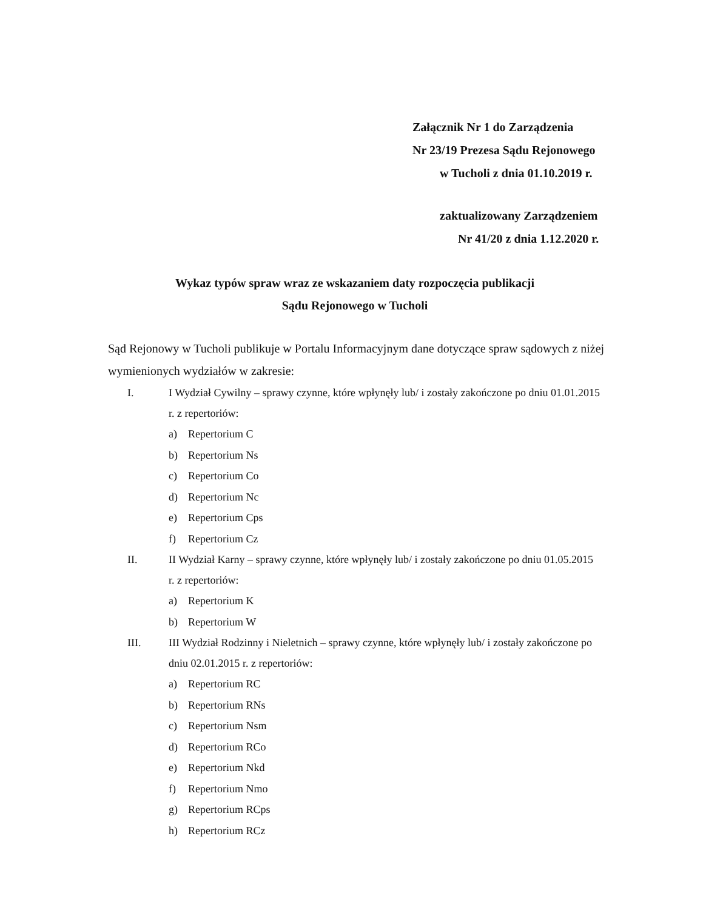Załącznik Nr 1 do Zarządzenia
Nr 23/19 Prezesa Sądu Rejonowego
w Tucholi z dnia 01.10.2019 r.
zaktualizowany Zarządzeniem
Nr 41/20 z dnia 1.12.2020 r.
Wykaz typów spraw wraz ze wskazaniem daty rozpoczęcia publikacji
Sądu Rejonowego w Tucholi
Sąd Rejonowy w Tucholi publikuje w Portalu Informacyjnym dane dotyczące spraw sądowych z niżej wymienionych wydziałów w zakresie:
I. I Wydział Cywilny – sprawy czynne, które wpłynęły lub/ i zostały zakończone po dniu 01.01.2015 r. z repertoriów:
a) Repertorium C
b) Repertorium Ns
c) Repertorium Co
d) Repertorium Nc
e) Repertorium Cps
f) Repertorium Cz
II. II Wydział Karny – sprawy czynne, które wpłynęły lub/ i zostały zakończone po dniu 01.05.2015 r. z repertoriów:
a) Repertorium K
b) Repertorium W
III. III Wydział Rodzinny i Nieletnich – sprawy czynne, które wpłynęły lub/ i zostały zakończone po dniu 02.01.2015 r. z repertoriów:
a) Repertorium RC
b) Repertorium RNs
c) Repertorium Nsm
d) Repertorium RCo
e) Repertorium Nkd
f) Repertorium Nmo
g) Repertorium RCps
h) Repertorium RCz